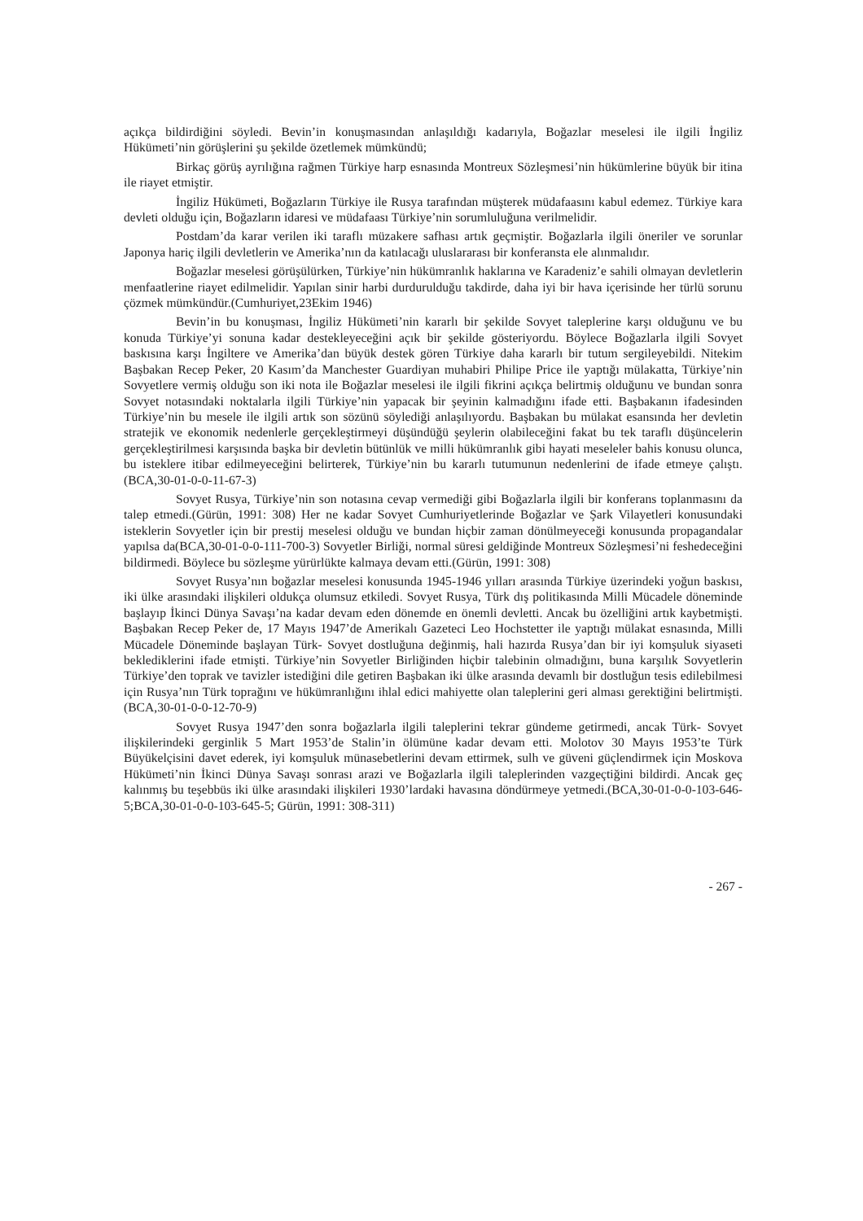açıkça bildirdiğini söyledi. Bevin’in konuşmasından anlaşıldığı kadarıyla, Boğazlar meselesi ile ilgili İngiliz Hükümeti’nin görüşlerini şu şekilde özetlemek mümkündü;
Birkaç görüş ayrılığına rağmen Türkiye harp esnasında Montreux Sözleşmesi’nin hükümlerine büyük bir itina ile riayet etmiştir.
İngiliz Hükümeti, Boğazların Türkiye ile Rusya tarafından müşterek müdafaasını kabul edemez. Türkiye kara devleti olduğu için, Boğazların idaresi ve müdafaası Türkiye’nin sorumluluğuna verilmelidir.
Postdam’da karar verilen iki taraflı müzakere safhası artık geçmiştir. Boğazlarla ilgili öneriler ve sorunlar Japonya hariç ilgili devletlerin ve Amerika’nın da katılacağı uluslararası bir konferansta ele alınmalıdır.
Boğazlar meselesi görüşülürken, Türkiye’nin hükümranlık haklarına ve Karadeniz’e sahili olmayan devletlerin menfaatlerine riayet edilmelidir. Yapılan sinir harbi durdurulduğu takdirde, daha iyi bir hava içerisinde her türlü sorunu çözmek mümkündür.(Cumhuriyet,23Ekim 1946)
Bevin’in bu konuşması, İngiliz Hükümeti’nin kararlı bir şekilde Sovyet taleplerine karşı olduğunu ve bu konuda Türkiye’yi sonuna kadar destekleyeceğini açık bir şekilde gösteriyordu. Böylece Boğazlarla ilgili Sovyet baskısına karşı İngiltere ve Amerika’dan büyük destek gören Türkiye daha kararlı bir tutum sergileyebildi. Nitekim Başbakan Recep Peker, 20 Kasım’da Manchester Guardiyan muhabiri Philipe Price ile yaptığı mülakatta, Türkiye’nin Sovyetlere vermiş olduğu son iki nota ile Boğazlar meselesi ile ilgili fikrini açıkça belirtmiş olduğunu ve bundan sonra Sovyet notasındaki noktalarla ilgili Türkiye’nin yapacak bir şeyinin kalmadığını ifade etti. Başbakanın ifadesinden Türkiye’nin bu mesele ile ilgili artık son sözünü söylediği anlaşılıyordu. Başbakan bu mülakat esansında her devletin stratejik ve ekonomik nedenlerle gerçekleştirmeyi düşündüğü şeylerin olabileceğini fakat bu tek taraflı düşüncelerin gerçekleştirilmesi karşısında başka bir devletin bütünlük ve milli hükümranlık gibi hayati meseleler bahis konusu olunca, bu isteklere itibar edilmeyeceğini belirterek, Türkiye’nin bu kararlı tutumunun nedenlerini de ifade etmeye çalıştı.(BCA,30-01-0-0-11-67-3)
Sovyet Rusya, Türkiye’nin son notasına cevap vermediği gibi Boğazlarla ilgili bir konferans toplanmasını da talep etmedi.(Gürün, 1991: 308) Her ne kadar Sovyet Cumhuriyetlerinde Boğazlar ve Şark Vilayetleri konusundaki isteklerin Sovyetler için bir prestij meselesi olduğu ve bundan hiçbir zaman dönülmeyeceği konusunda propagandalar yapılsa da(BCA,30-01-0-0-111-700-3) Sovyetler Birliği, normal süresi geldiğinde Montreux Sözleşmesi’ni feshedeceğini bildirmedi. Böylece bu sözleşme yürürlükte kalmaya devam etti.(Gürün, 1991: 308)
Sovyet Rusya’nın boğazlar meselesi konusunda 1945-1946 yılları arasında Türkiye üzerindeki yoğun baskısı, iki ülke arasındaki ilişkileri oldukça olumsuz etkiledi. Sovyet Rusya, Türk dış politikasında Milli Mücadele döneminde başlayıp İkinci Dünya Savaşı’na kadar devam eden dönemde en önemli devletti. Ancak bu özelliğini artık kaybetmişti. Başbakan Recep Peker de, 17 Mayıs 1947’de Amerikalı Gazeteci Leo Hochstetter ile yaptığı mülakat esnasında, Milli Mücadele Döneminde başlayan Türk- Sovyet dostluğuna değinmiş, hali hazırda Rusya’dan bir iyi komşuluk siyaseti beklediklerini ifade etmişti. Türkiye’nin Sovyetler Birliğinden hiçbir talebinin olmadığını, buna karşılık Sovyetlerin Türkiye’den toprak ve tavizler istediğini dile getiren Başbakan iki ülke arasında devamlı bir dostluğun tesis edilebilmesi için Rusya’nın Türk toprağını ve hükümranlığını ihlal edici mahiyette olan taleplerini geri alması gerektiğini belirtmişti.(BCA,30-01-0-0-12-70-9)
Sovyet Rusya 1947’den sonra boğazlarla ilgili taleplerini tekrar gündeme getirmedi, ancak Türk- Sovyet ilişkilerindeki gerginlik 5 Mart 1953’de Stalin’in ölümüne kadar devam etti. Molotov 30 Mayıs 1953’te Türk Büyükelçisini davet ederek, iyi komşuluk münasebetlerini devam ettirmek, sulh ve güveni güçlendirmek için Moskova Hükümeti’nin İkinci Dünya Savaşı sonrası arazi ve Boğazlarla ilgili taleplerinden vazgeçtiğini bildirdi. Ancak geç kalınmış bu teşebbüs iki ülke arasındaki ilişkileri 1930’lardaki havasına döndürmeye yetmedi.(BCA,30-01-0-0-103-646-5;BCA,30-01-0-0-103-645-5; Gürün, 1991: 308-311)
- 267 -